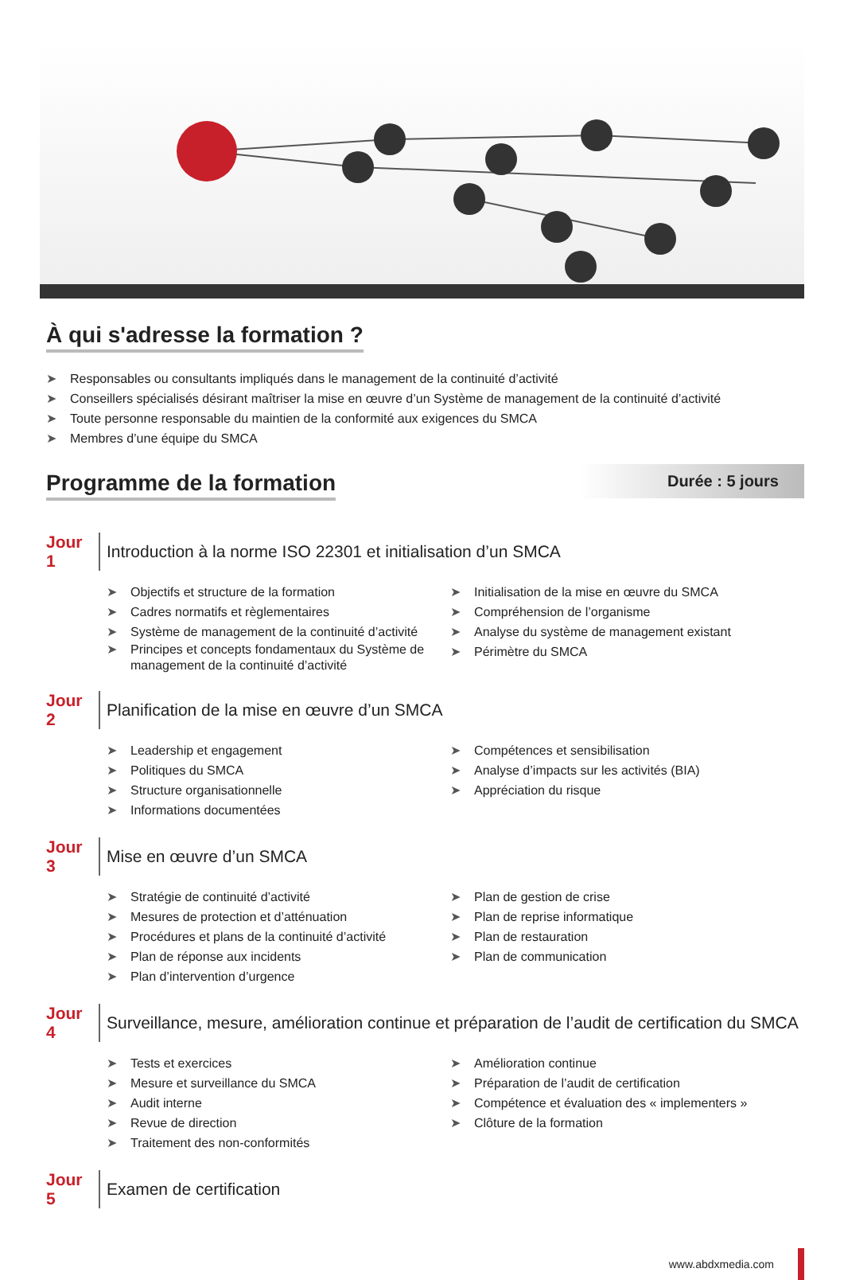À qui s'adresse la formation ?
➤ Responsables ou consultants impliqués dans le management de la continuité d’activité
➤ Conseillers spécialisés désirant maîtriser la mise en œuvre d’un Système de management de la continuité d’activité
➤ Toute personne responsable du maintien de la conformité aux exigences du SMCA
➤ Membres d’une équipe du SMCA
Durée : 5 jours
Programme de la formation
Jour 1
Introduction à la norme ISO 22301 et initialisation d’un SMCA
➤ Objectifs et structure de la formation
➤ Cadres normatifs et règlementaires
➤ Système de management de la continuité d’activité
➤ Principes et concepts fondamentaux du Système de management de la continuité d’activité
➤ Initialisation de la mise en œuvre du SMCA
➤ Compréhension de l’organisme
➤ Analyse du système de management existant
➤ Périmètre du SMCA
Jour 2
Planification de la mise en œuvre d’un SMCA
➤ Leadership et engagement
➤ Politiques du SMCA
➤ Structure organisationnelle
➤ Informations documentées
➤ Compétences et sensibilisation
➤ Analyse d’impacts sur les activités (BIA)
➤ Appréciation du risque
Jour 3
Mise en œuvre d’un SMCA
➤ Stratégie de continuité d’activité
➤ Mesures de protection et d’atténuation
➤ Procédures et plans de la continuité d’activité
➤ Plan de réponse aux incidents
➤ Plan d’intervention d’urgence
➤ Plan de gestion de crise
➤ Plan de reprise informatique
➤ Plan de restauration
➤ Plan de communication
Jour 4
Surveillance, mesure, amélioration continue et préparation de l’audit de certification du SMCA
➤ Tests et exercices
➤ Mesure et surveillance du SMCA
➤ Audit interne
➤ Revue de direction
➤ Traitement des non-conformités
➤ Amélioration continue
➤ Préparation de l’audit de certification
➤ Compétence et évaluation des « implementers »
➤ Clôture de la formation
Jour 5
Examen de certification
www.abdxmedia.com